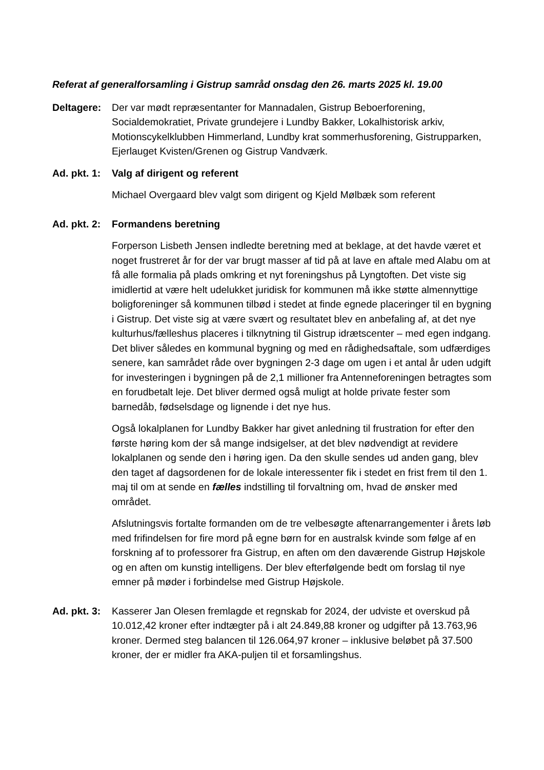Referat af generalforsamling i Gistrup samråd onsdag den 26. marts 2025 kl. 19.00
Deltagere:
Der var mødt repræsentanter for Mannadalen, Gistrup Beboerforening, Socialdemokratiet, Private grundejere i Lundby Bakker, Lokalhistorisk arkiv, Motionscykelklubben Himmerland, Lundby krat sommerhusforening, Gistrupparken, Ejerlauget Kvisten/Grenen og Gistrup Vandværk.
Ad. pkt. 1:
Valg af dirigent og referent
Michael Overgaard blev valgt som dirigent og Kjeld Mølbæk som referent
Ad. pkt. 2:
Formandens beretning
Forperson Lisbeth Jensen indledte beretning med at beklage, at det havde været et noget frustreret år for der var brugt masser af tid på at lave en aftale med Alabu om at få alle formalia på plads omkring et nyt foreningshus på Lyngtoften. Det viste sig imidlertid at være helt udelukket juridisk for kommunen må ikke støtte almennyttige boligforeninger så kommunen tilbød i stedet at finde egnede placeringer til en bygning i Gistrup. Det viste sig at være svært og resultatet blev en anbefaling af, at det nye kulturhus/fælleshus placeres i tilknytning til Gistrup idrætscenter – med egen indgang. Det bliver således en kommunal bygning og med en rådighedsaftale, som udfærdiges senere, kan samrådet råde over bygningen 2-3 dage om ugen i et antal år uden udgift for investeringen i bygningen på de 2,1 millioner fra Antenneforeningen betragtes som en forudbetalt leje. Det bliver dermed også muligt at holde private fester som barnedåb, fødselsdage og lignende i det nye hus.
Også lokalplanen for Lundby Bakker har givet anledning til frustration for efter den første høring kom der så mange indsigelser, at det blev nødvendigt at revidere lokalplanen og sende den i høring igen. Da den skulle sendes ud anden gang, blev den taget af dagsordenen for de lokale interessenter fik i stedet en frist frem til den 1. maj til om at sende en fælles indstilling til forvaltning om, hvad de ønsker med området.
Afslutningsvis fortalte formanden om de tre velbesøgte aftenarrangementer i årets løb med frifindelsen for fire mord på egne børn for en australsk kvinde som følge af en forskning af to professorer fra Gistrup, en aften om den daværende Gistrup Højskole og en aften om kunstig intelligens. Der blev efterfølgende bedt om forslag til nye emner på møder i forbindelse med Gistrup Højskole.
Ad. pkt. 3:
Kasserer Jan Olesen fremlagde et regnskab for 2024, der udviste et overskud på 10.012,42 kroner efter indtægter på i alt 24.849,88 kroner og udgifter på 13.763,96 kroner. Dermed steg balancen til 126.064,97 kroner – inklusive beløbet på 37.500 kroner, der er midler fra AKA-puljen til et forsamlingshus.